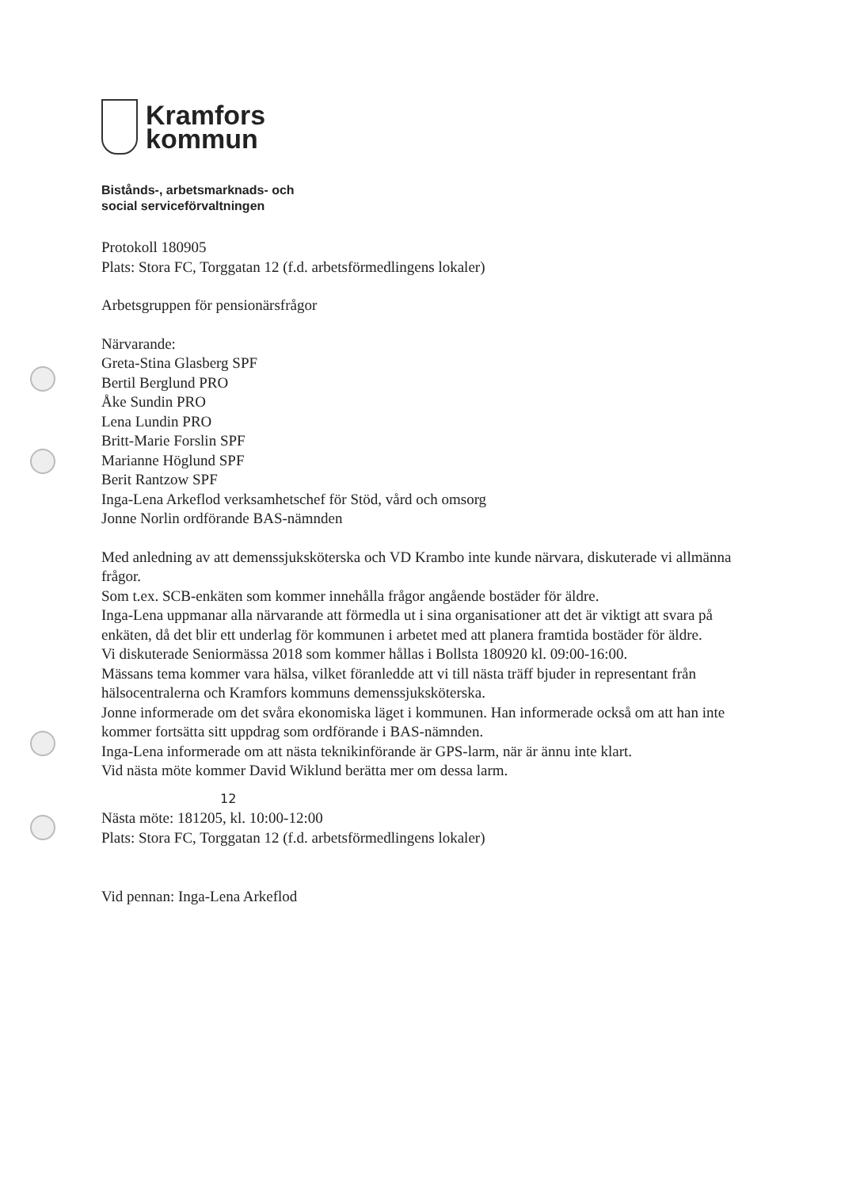Kramfors
kommun
Bistånds-, arbetsmarknads- och
social serviceförvaltningen
Protokoll 180905
Plats: Stora FC, Torggatan 12 (f.d. arbetsförmedlingens lokaler)
Arbetsgruppen för pensionärsfrågor
Närvarande:
Greta-Stina Glasberg SPF
Bertil Berglund PRO
Åke Sundin PRO
Lena Lundin PRO
Britt-Marie Forslin SPF
Marianne Höglund SPF
Berit Rantzow SPF
Inga-Lena Arkeflod verksamhetschef för Stöd, vård och omsorg
Jonne Norlin ordförande BAS-nämnden
Med anledning av att demenssjuksköterska och VD Krambo inte kunde närvara, diskuterade vi allmänna frågor.
Som t.ex. SCB-enkäten som kommer innehålla frågor angående bostäder för äldre.
Inga-Lena uppmanar alla närvarande att förmedla ut i sina organisationer att det är viktigt att svara på enkäten, då det blir ett underlag för kommunen i arbetet med att planera framtida bostäder för äldre.
Vi diskuterade Seniormässa 2018 som kommer hållas i Bollsta 180920 kl. 09:00-16:00.
Mässans tema kommer vara hälsa, vilket föranledde att vi till nästa träff bjuder in representant från hälsocentralerna och Kramfors kommuns demenssjuksköterska.
Jonne informerade om det svåra ekonomiska läget i kommunen. Han informerade också om att han inte kommer fortsätta sitt uppdrag som ordförande i BAS-nämnden.
Inga-Lena informerade om att nästa teknikinförande är GPS-larm, när är ännu inte klart.
Vid nästa möte kommer David Wiklund berätta mer om dessa larm.
12
Nästa möte: 181205, kl. 10:00-12:00
Plats: Stora FC, Torggatan 12 (f.d. arbetsförmedlingens lokaler)
Vid pennan: Inga-Lena Arkeflod